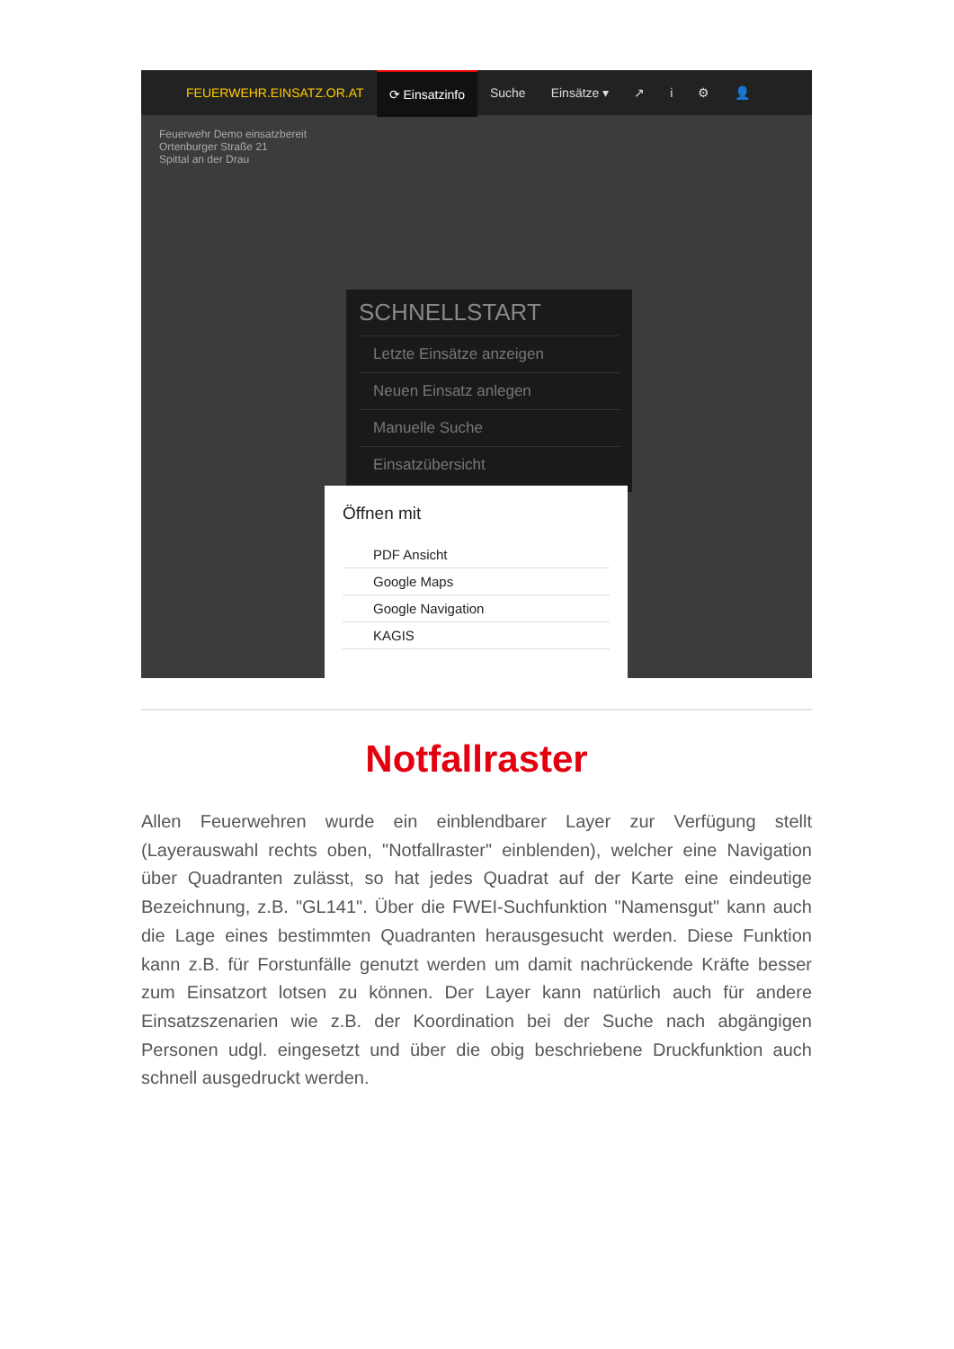FEUERWEHR.EINSATZ.OR.AT ⟳ Einsatzinfo Suche Einsätze ▾ ↗ i ⚙ 👤
Feuerwehr Demo einsatzbereit
Ortenburger Straße 21
Spittal an der Drau
SCHNELLSTART
Letzte Einsätze anzeigen
Neuen Einsatz anlegen
Manuelle Suche
Einsatzübersicht
Öffnen mit
PDF Ansicht
Google Maps
Google Navigation
KAGIS
Notfallraster
Allen Feuerwehren wurde ein einblendbarer Layer zur Verfügung stellt (Layerauswahl rechts oben, "Notfallraster" einblenden), welcher eine Navigation über Quadranten zulässt, so hat jedes Quadrat auf der Karte eine eindeutige Bezeichnung, z.B. "GL141". Über die FWEI-Suchfunktion "Namensgut" kann auch die Lage eines bestimmten Quadranten herausgesucht werden. Diese Funktion kann z.B. für Forstunfälle genutzt werden um damit nachrückende Kräfte besser zum Einsatzort lotsen zu können. Der Layer kann natürlich auch für andere Einsatzszenarien wie z.B. der Koordination bei der Suche nach abgängigen Personen udgl. eingesetzt und über die obig beschriebene Druckfunktion auch schnell ausgedruckt werden.